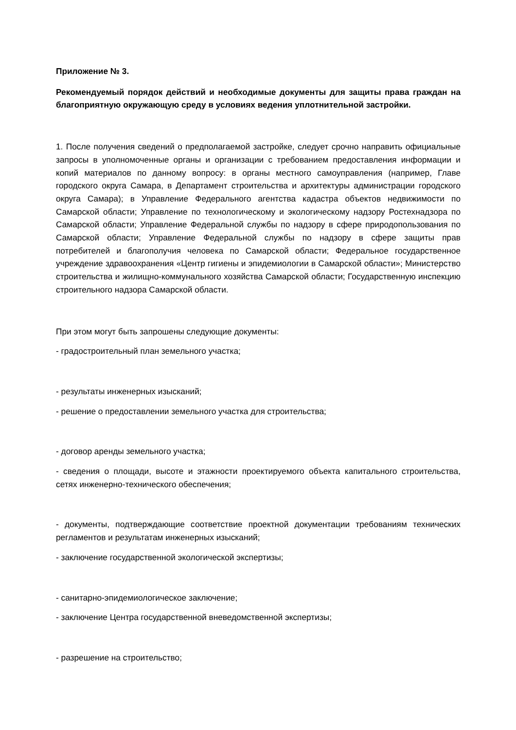Приложение № 3.
Рекомендуемый порядок действий и необходимые документы для защиты права граждан на благоприятную окружающую среду в условиях ведения уплотнительной застройки.
1. После получения сведений о предполагаемой застройке, следует срочно направить официальные запросы в уполномоченные органы и организации с требованием предоставления информации и копий материалов по данному вопросу: в органы местного самоуправления (например, Главе городского округа Самара, в Департамент строительства и архитектуры администрации городского округа Самара); в Управление Федерального агентства кадастра объектов недвижимости по Самарской области; Управление по технологическому и экологическому надзору Ростехнадзора по Самарской области; Управление Федеральной службы по надзору в сфере природопользования по Самарской области; Управление Федеральной службы по надзору в сфере защиты прав потребителей и благополучия человека по Самарской области; Федеральное государственное учреждение здравоохранения «Центр гигиены и эпидемиологии в Самарской области»; Министерство строительства и жилищно-коммунального хозяйства Самарской области; Государственную инспекцию строительного надзора Самарской области.
При этом могут быть запрошены следующие документы:
- градостроительный план земельного участка;
- результаты инженерных изысканий;
- решение о предоставлении земельного участка для строительства;
- договор аренды земельного участка;
- сведения о площади, высоте и этажности проектируемого объекта капитального строительства, сетях инженерно-технического обеспечения;
- документы, подтверждающие соответствие проектной документации требованиям технических регламентов и результатам инженерных изысканий;
- заключение государственной экологической экспертизы;
- санитарно-эпидемиологическое заключение;
- заключение Центра государственной вневедомственной экспертизы;
- разрешение на строительство;